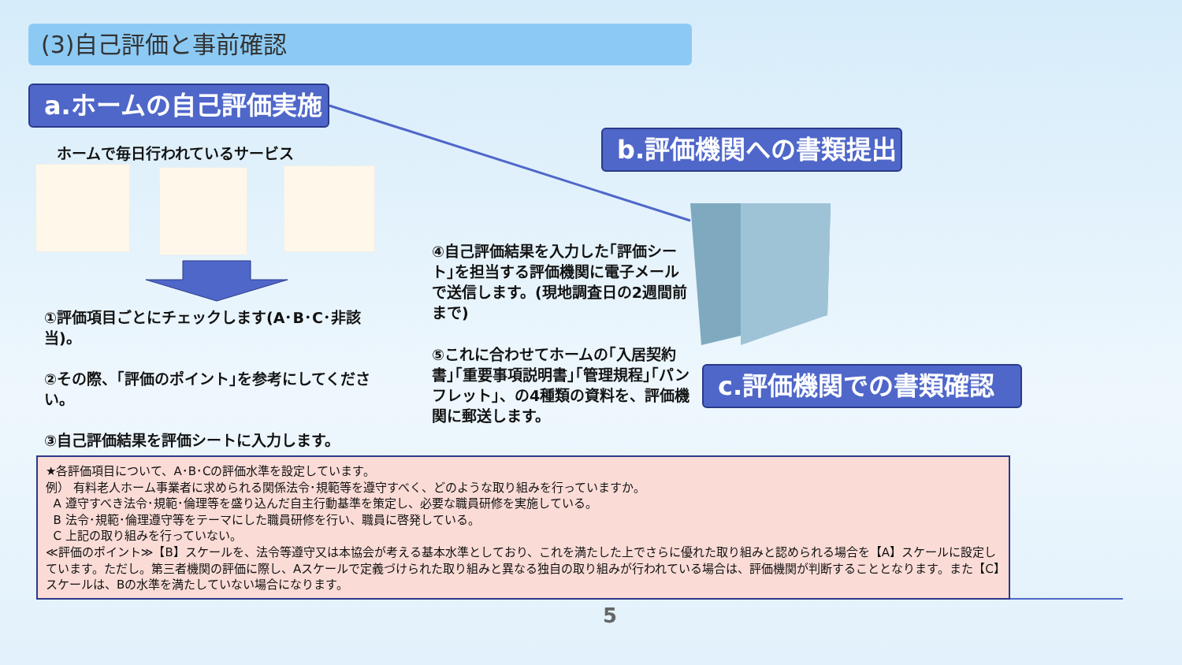(3)自己評価と事前確認
a.ホームの自己評価実施
b.評価機関への書類提出
c.評価機関での書類確認
ホームで毎日行われているサービス
①評価項目ごとにチェックします(A･B･C･非該当)。
②その際、｢評価のポイント｣を参考にしてください。
③自己評価結果を評価シートに入力します。
④自己評価結果を入力した｢評価シート｣を担当する評価機関に電子メールで送信します。(現地調査日の2週間前まで)
⑤これに合わせてホームの｢入居契約書｣｢重要事項説明書｣｢管理規程｣｢パンフレット｣、の4種類の資料を、評価機関に郵送します。
★各評価項目について、A･B･Cの評価水準を設定しています。
例） 有料老人ホーム事業者に求められる関係法令･規範等を遵守すべく、どのような取り組みを行っていますか。
A 遵守すべき法令･規範･倫理等を盛り込んだ自主行動基準を策定し、必要な職員研修を実施している。
B 法令･規範･倫理遵守等をテーマにした職員研修を行い、職員に啓発している。
C 上記の取り組みを行っていない。
≪評価のポイント≫【B】スケールを、法令等遵守又は本協会が考える基本水準としており、これを満たした上でさらに優れた取り組みと認められる場合を【A】スケールに設定しています。ただし。第三者機関の評価に際し、Aスケールで定義づけられた取り組みと異なる独自の取り組みが行われている場合は、評価機関が判断することとなります。また【C】スケールは、Bの水準を満たしていない場合になります。
5